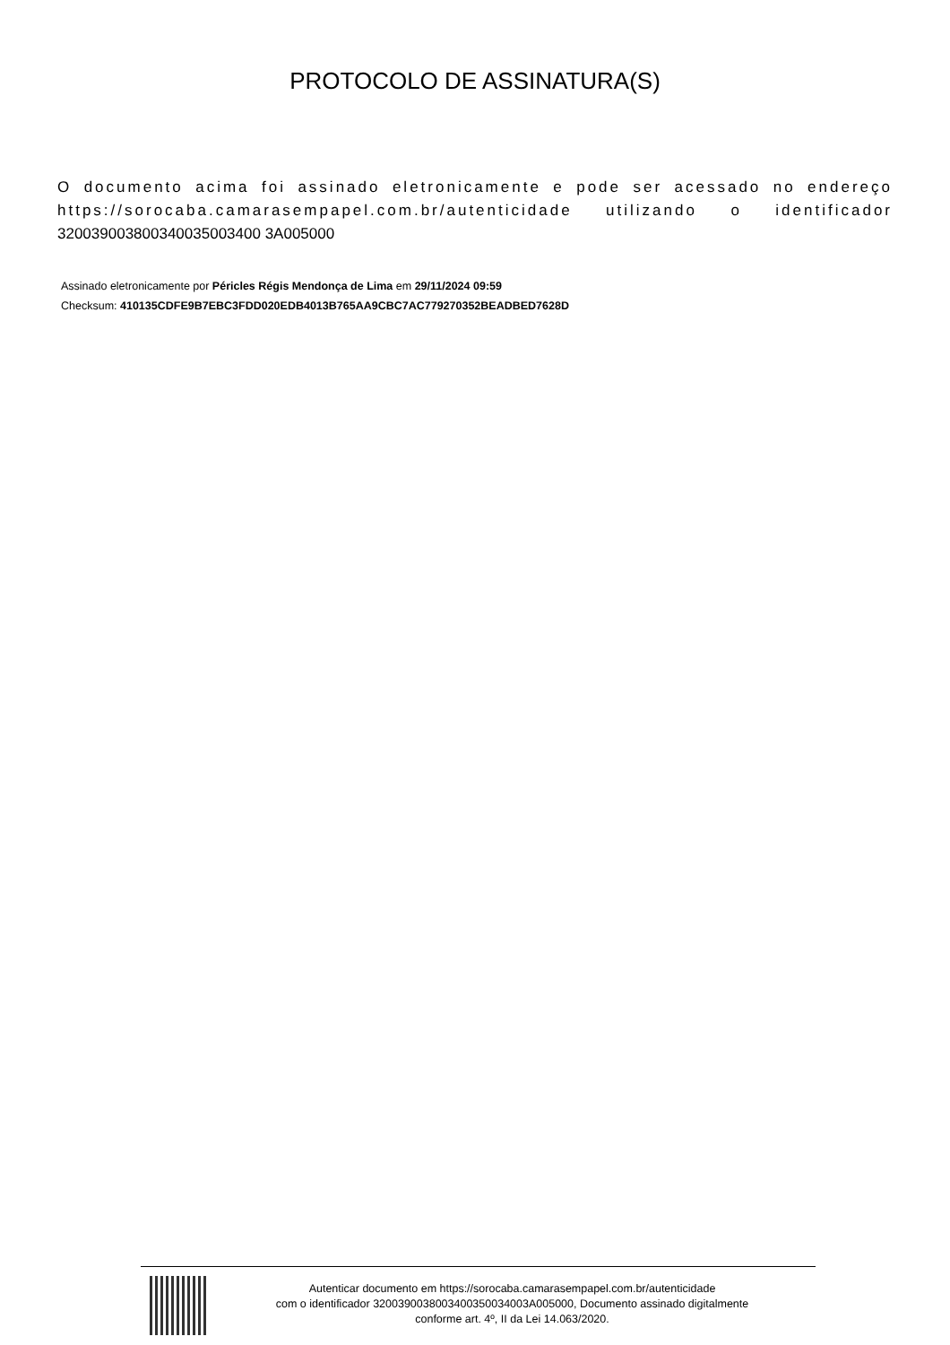PROTOCOLO DE ASSINATURA(S)
O documento acima foi assinado eletronicamente e pode ser acessado no endereço https://sorocaba.camarasempapel.com.br/autenticidade utilizando o identificador 320039003800340035003400 3A005000
Assinado eletronicamente por Péricles Régis Mendonça de Lima em 29/11/2024 09:59
Checksum: 410135CDFE9B7EBC3FDD020EDB4013B765AA9CBC7AC779270352BEADBED7628D
Autenticar documento em https://sorocaba.camarasempapel.com.br/autenticidade
com o identificador 3200390038003400350034003A005000, Documento assinado digitalmente
conforme art. 4º, II da Lei 14.063/2020.